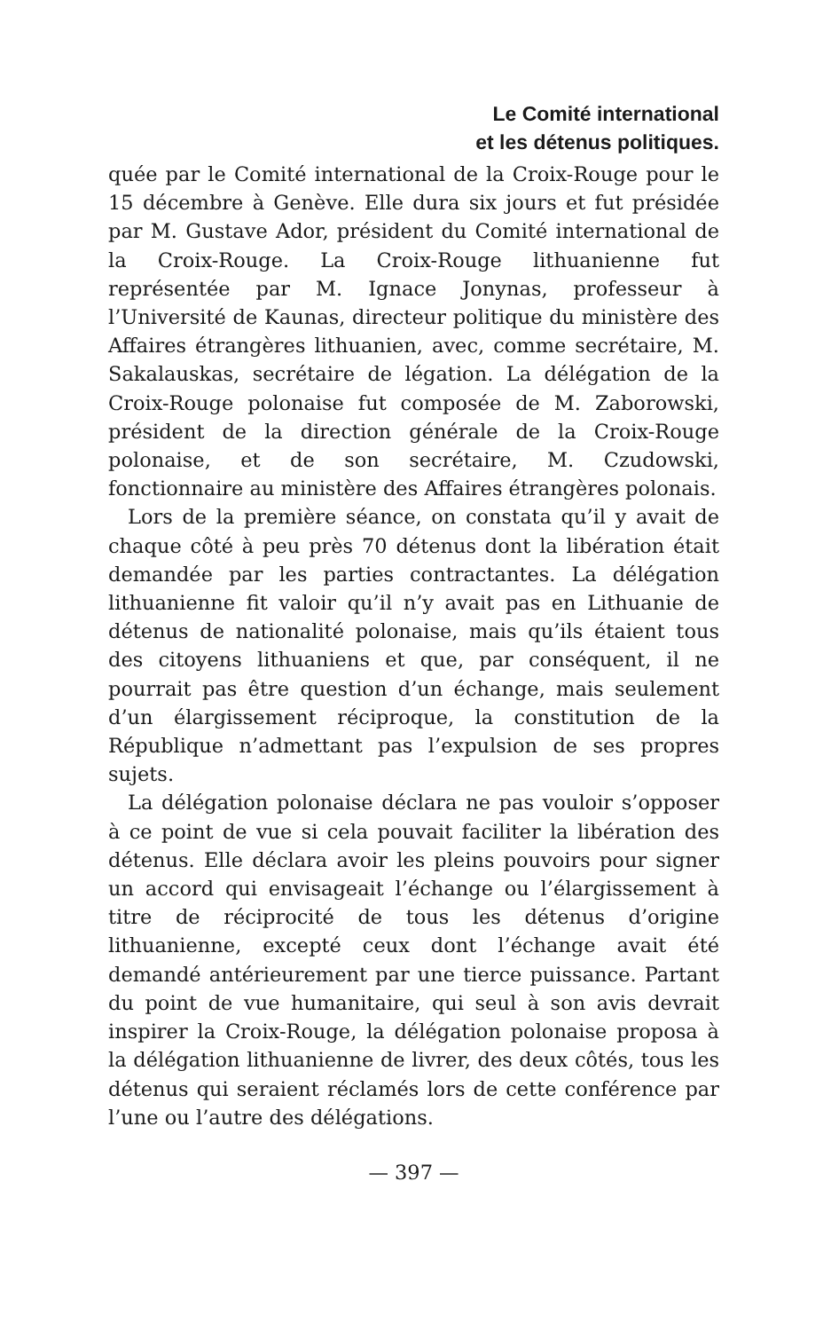Le Comité international
et les détenus politiques.
quée par le Comité international de la Croix-Rouge pour le 15 décembre à Genève. Elle dura six jours et fut présidée par M. Gustave Ador, président du Comité international de la Croix-Rouge. La Croix-Rouge lithuanienne fut représentée par M. Ignace Jonynas, professeur à l’Université de Kaunas, directeur politique du ministère des Affaires étrangères lithuanien, avec, comme secrétaire, M. Sakalauskas, secrétaire de légation. La délégation de la Croix-Rouge polonaise fut composée de M. Zaborowski, président de la direction générale de la Croix-Rouge polonaise, et de son secrétaire, M. Czudowski, fonctionnaire au ministère des Affaires étrangères polonais.
Lors de la première séance, on constata qu’il y avait de chaque côté à peu près 70 détenus dont la libération était demandée par les parties contractantes. La délégation lithuanienne fit valoir qu’il n’y avait pas en Lithuanie de détenus de nationalité polonaise, mais qu’ils étaient tous des citoyens lithuaniens et que, par conséquent, il ne pourrait pas être question d’un échange, mais seulement d’un élargissement réciproque, la constitution de la République n’admettant pas l’expulsion de ses propres sujets.
La délégation polonaise déclara ne pas vouloir s’opposer à ce point de vue si cela pouvait faciliter la libération des détenus. Elle déclara avoir les pleins pouvoirs pour signer un accord qui envisageait l’échange ou l’élargissement à titre de réciprocité de tous les détenus d’origine lithuanienne, excepté ceux dont l’échange avait été demandé antérieurement par une tierce puissance. Partant du point de vue humanitaire, qui seul à son avis devrait inspirer la Croix-Rouge, la délégation polonaise proposa à la délégation lithuanienne de livrer, des deux côtés, tous les détenus qui seraient réclamés lors de cette conférence par l’une ou l’autre des délégations.
— 397 —